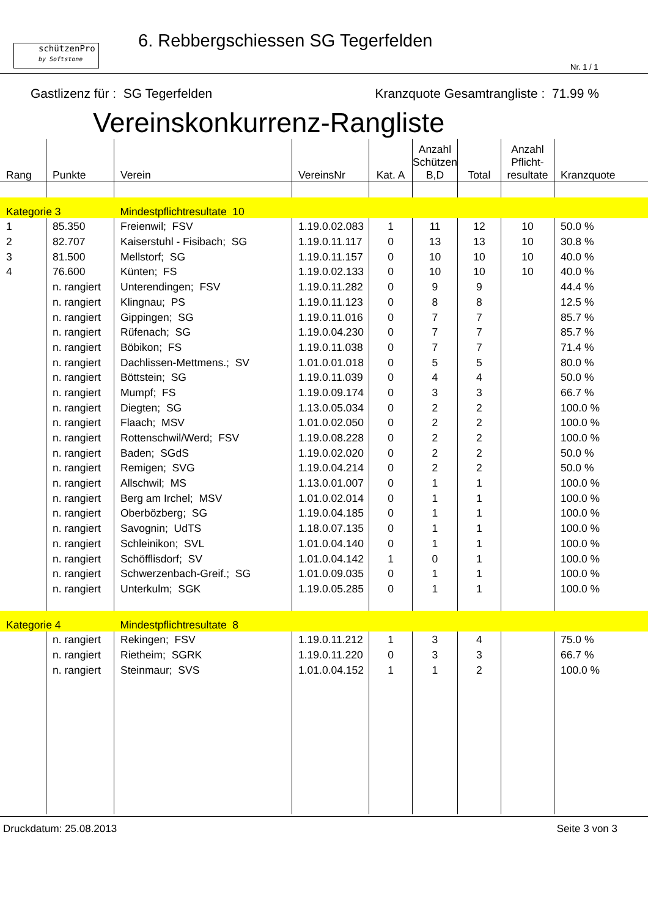schützenPro
by Softstone
6. Rebbergschiessen SG Tegerfelden
Nr. 1 / 1
Gastlizenz für : SG Tegerfelden Kranzquote Gesamtrangliste : 71.99 %
Vereinskonkurrenz-Rangliste
| Rang | Punkte | Verein | VereinsNr | Kat. A | Anzahl Schützen B,D | Total | Anzahl Pflicht- resultate | Kranzquote |
| --- | --- | --- | --- | --- | --- | --- | --- | --- |
| Kategorie 3 | | Mindestpflichtresultate 10 | | | | | | |
| 1 | 85.350 | Freienwil; FSV | 1.19.0.02.083 | 1 | 11 | 12 | 10 | 50.0 % |
| 2 | 82.707 | Kaiserstuhl - Fisibach; SG | 1.19.0.11.117 | 0 | 13 | 13 | 10 | 30.8 % |
| 3 | 81.500 | Mellstorf; SG | 1.19.0.11.157 | 0 | 10 | 10 | 10 | 40.0 % |
| 4 | 76.600 | Künten; FS | 1.19.0.02.133 | 0 | 10 | 10 | 10 | 40.0 % |
| | n. rangiert | Unterendingen; FSV | 1.19.0.11.282 | 0 | 9 | 9 | | 44.4 % |
| | n. rangiert | Klingnau; PS | 1.19.0.11.123 | 0 | 8 | 8 | | 12.5 % |
| | n. rangiert | Gippingen; SG | 1.19.0.11.016 | 0 | 7 | 7 | | 85.7 % |
| | n. rangiert | Rüfenach; SG | 1.19.0.04.230 | 0 | 7 | 7 | | 85.7 % |
| | n. rangiert | Böbikon; FS | 1.19.0.11.038 | 0 | 7 | 7 | | 71.4 % |
| | n. rangiert | Dachlissen-Mettmens.; SV | 1.01.0.01.018 | 0 | 5 | 5 | | 80.0 % |
| | n. rangiert | Böttstein; SG | 1.19.0.11.039 | 0 | 4 | 4 | | 50.0 % |
| | n. rangiert | Mumpf; FS | 1.19.0.09.174 | 0 | 3 | 3 | | 66.7 % |
| | n. rangiert | Diegten; SG | 1.13.0.05.034 | 0 | 2 | 2 | | 100.0 % |
| | n. rangiert | Flaach; MSV | 1.01.0.02.050 | 0 | 2 | 2 | | 100.0 % |
| | n. rangiert | Rottenschwil/Werd; FSV | 1.19.0.08.228 | 0 | 2 | 2 | | 100.0 % |
| | n. rangiert | Baden; SGdS | 1.19.0.02.020 | 0 | 2 | 2 | | 50.0 % |
| | n. rangiert | Remigen; SVG | 1.19.0.04.214 | 0 | 2 | 2 | | 50.0 % |
| | n. rangiert | Allschwil; MS | 1.13.0.01.007 | 0 | 1 | 1 | | 100.0 % |
| | n. rangiert | Berg am Irchel; MSV | 1.01.0.02.014 | 0 | 1 | 1 | | 100.0 % |
| | n. rangiert | Oberbözberg; SG | 1.19.0.04.185 | 0 | 1 | 1 | | 100.0 % |
| | n. rangiert | Savognin; UdTS | 1.18.0.07.135 | 0 | 1 | 1 | | 100.0 % |
| | n. rangiert | Schleinikon; SVL | 1.01.0.04.140 | 0 | 1 | 1 | | 100.0 % |
| | n. rangiert | Schöfflisdorf; SV | 1.01.0.04.142 | 1 | 0 | 1 | | 100.0 % |
| | n. rangiert | Schwerzenbach-Greif.; SG | 1.01.0.09.035 | 0 | 1 | 1 | | 100.0 % |
| | n. rangiert | Unterkulm; SGK | 1.19.0.05.285 | 0 | 1 | 1 | | 100.0 % |
| Kategorie 4 | | Mindestpflichtresultate 8 | | | | | | |
| | n. rangiert | Rekingen; FSV | 1.19.0.11.212 | 1 | 3 | 4 | | 75.0 % |
| | n. rangiert | Rietheim; SGRK | 1.19.0.11.220 | 0 | 3 | 3 | | 66.7 % |
| | n. rangiert | Steinmaur; SVS | 1.01.0.04.152 | 1 | 1 | 2 | | 100.0 % |
Druckdatum: 25.08.2013 Seite 3 von 3